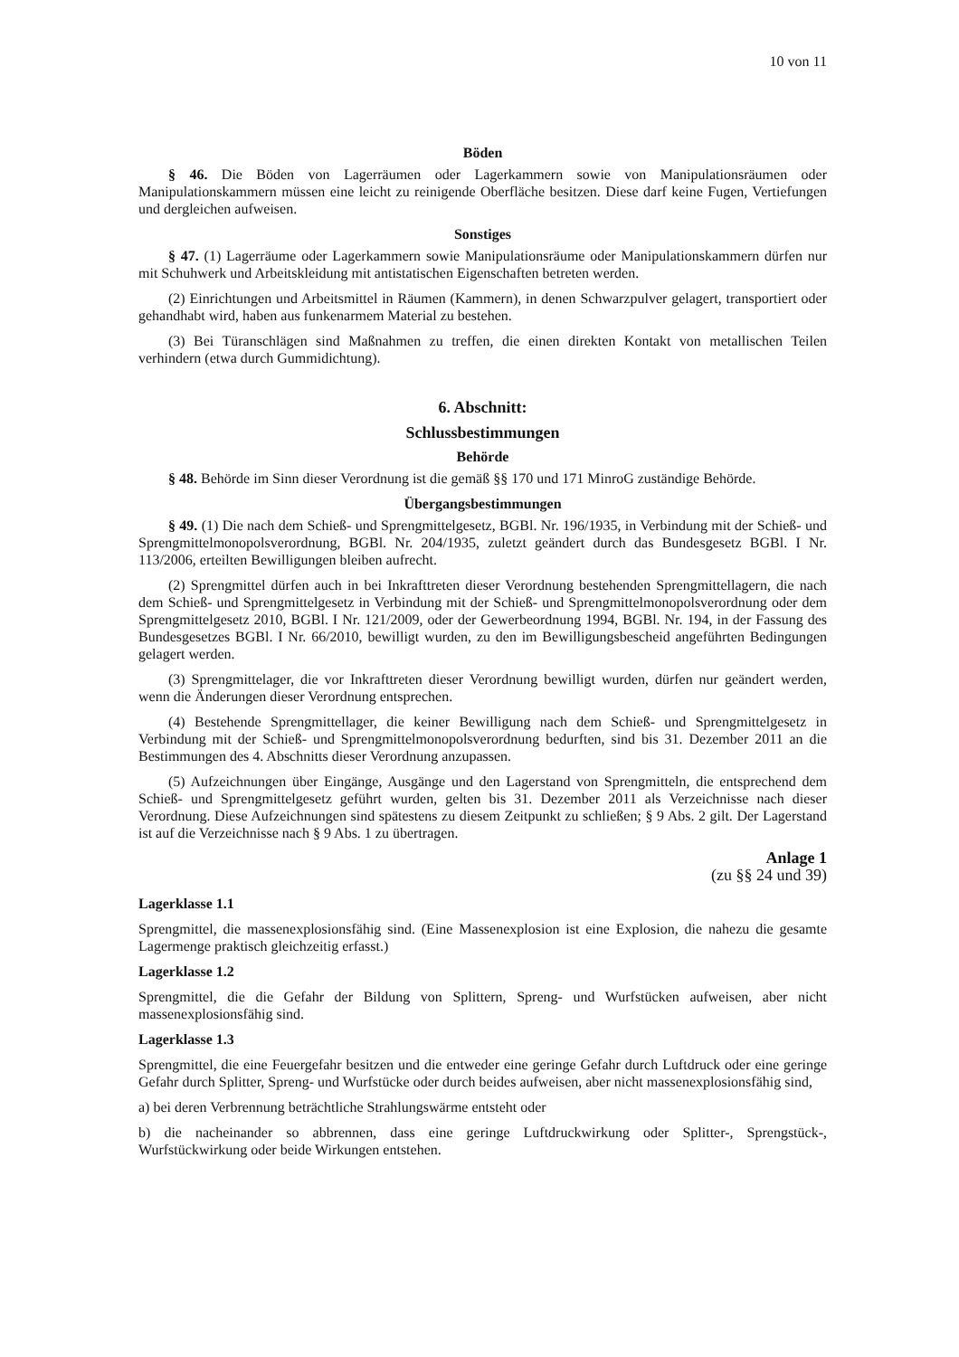10 von 11
Böden
§ 46. Die Böden von Lagerräumen oder Lagerkammern sowie von Manipulationsräumen oder Manipulationskammern müssen eine leicht zu reinigende Oberfläche besitzen. Diese darf keine Fugen, Vertiefungen und dergleichen aufweisen.
Sonstiges
§ 47. (1) Lagerräume oder Lagerkammern sowie Manipulationsräume oder Manipulationskammern dürfen nur mit Schuhwerk und Arbeitskleidung mit antistatischen Eigenschaften betreten werden.
(2) Einrichtungen und Arbeitsmittel in Räumen (Kammern), in denen Schwarzpulver gelagert, transportiert oder gehandhabt wird, haben aus funkenarmem Material zu bestehen.
(3) Bei Türanschlägen sind Maßnahmen zu treffen, die einen direkten Kontakt von metallischen Teilen verhindern (etwa durch Gummidichtung).
6. Abschnitt:
Schlussbestimmungen
Behörde
§ 48. Behörde im Sinn dieser Verordnung ist die gemäß §§ 170 und 171 MinroG zuständige Behörde.
Übergangsbestimmungen
§ 49. (1) Die nach dem Schieß- und Sprengmittelgesetz, BGBl. Nr. 196/1935, in Verbindung mit der Schieß- und Sprengmittelmonopolsverordnung, BGBl. Nr. 204/1935, zuletzt geändert durch das Bundesgesetz BGBl. I Nr. 113/2006, erteilten Bewilligungen bleiben aufrecht.
(2) Sprengmittel dürfen auch in bei Inkrafttreten dieser Verordnung bestehenden Sprengmittellagern, die nach dem Schieß- und Sprengmittelgesetz in Verbindung mit der Schieß- und Sprengmittelmonopolsverordnung oder dem Sprengmittelgesetz 2010, BGBl. I Nr. 121/2009, oder der Gewerbeordnung 1994, BGBl. Nr. 194, in der Fassung des Bundesgesetzes BGBl. I Nr. 66/2010, bewilligt wurden, zu den im Bewilligungsbescheid angeführten Bedingungen gelagert werden.
(3) Sprengmittelager, die vor Inkrafttreten dieser Verordnung bewilligt wurden, dürfen nur geändert werden, wenn die Änderungen dieser Verordnung entsprechen.
(4) Bestehende Sprengmittellager, die keiner Bewilligung nach dem Schieß- und Sprengmittelgesetz in Verbindung mit der Schieß- und Sprengmittelmonopolsverordnung bedurften, sind bis 31. Dezember 2011 an die Bestimmungen des 4. Abschnitts dieser Verordnung anzupassen.
(5) Aufzeichnungen über Eingänge, Ausgänge und den Lagerstand von Sprengmitteln, die entsprechend dem Schieß- und Sprengmittelgesetz geführt wurden, gelten bis 31. Dezember 2011 als Verzeichnisse nach dieser Verordnung. Diese Aufzeichnungen sind spätestens zu diesem Zeitpunkt zu schließen; § 9 Abs. 2 gilt. Der Lagerstand ist auf die Verzeichnisse nach § 9 Abs. 1 zu übertragen.
Anlage 1
(zu §§ 24 und 39)
Lagerklasse 1.1
Sprengmittel, die massenexplosionsfähig sind. (Eine Massenexplosion ist eine Explosion, die nahezu die gesamte Lagermenge praktisch gleichzeitig erfasst.)
Lagerklasse 1.2
Sprengmittel, die die Gefahr der Bildung von Splittern, Spreng- und Wurfstücken aufweisen, aber nicht massenexplosionsfähig sind.
Lagerklasse 1.3
Sprengmittel, die eine Feuergefahr besitzen und die entweder eine geringe Gefahr durch Luftdruck oder eine geringe Gefahr durch Splitter, Spreng- und Wurfstücke oder durch beides aufweisen, aber nicht massenexplosionsfähig sind,
a) bei deren Verbrennung beträchtliche Strahlungswärme entsteht oder
b) die nacheinander so abbrennen, dass eine geringe Luftdruckwirkung oder Splitter-, Sprengstück-, Wurfstückwirkung oder beide Wirkungen entstehen.